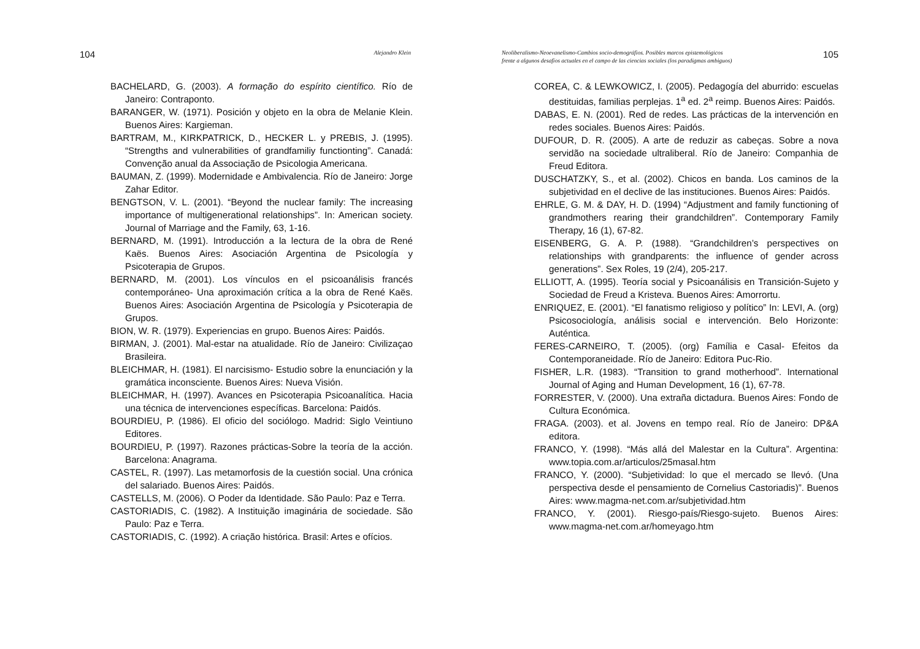104 Alejandro Klein
BACHELARD, G. (2003). A formação do espírito científico. Río de Janeiro: Contraponto.
BARANGER, W. (1971). Posición y objeto en la obra de Melanie Klein. Buenos Aires: Kargieman.
BARTRAM, M., KIRKPATRICK, D., HECKER L. y PREBIS, J. (1995). “Strengths and vulnerabilities of grandfamiliy functionting”. Canadá: Convenção anual da Associação de Psicologia Americana.
BAUMAN, Z. (1999). Modernidade e Ambivalencia. Río de Janeiro: Jorge Zahar Editor.
BENGTSON, V. L. (2001). “Beyond the nuclear family: The increasing importance of multigenerational relationships”. In: American society. Journal of Marriage and the Family, 63, 1-16.
BERNARD, M. (1991). Introducción a la lectura de la obra de René Kaës. Buenos Aires: Asociación Argentina de Psicología y Psicoterapia de Grupos.
BERNARD, M. (2001). Los vínculos en el psicoanálisis francés contemporáneo- Una aproximación crítica a la obra de René Kaës. Buenos Aires: Asociación Argentina de Psicología y Psicoterapia de Grupos.
BION, W. R. (1979). Experiencias en grupo. Buenos Aires: Paidós.
BIRMAN, J. (2001). Mal-estar na atualidade. Río de Janeiro: Civilizaçao Brasileira.
BLEICHMAR, H. (1981). El narcisismo- Estudio sobre la enunciación y la gramática inconsciente. Buenos Aires: Nueva Visión.
BLEICHMAR, H. (1997). Avances en Psicoterapia Psicoanalítica. Hacia una técnica de intervenciones específicas. Barcelona: Paidós.
BOURDIEU, P. (1986). El oficio del sociólogo. Madrid: Siglo Veintiuno Editores.
BOURDIEU, P. (1997). Razones prácticas-Sobre la teoría de la acción. Barcelona: Anagrama.
CASTEL, R. (1997). Las metamorfosis de la cuestión social. Una crónica del salariado. Buenos Aires: Paidós.
CASTELLS, M. (2006). O Poder da Identidade. São Paulo: Paz e Terra.
CASTORIADIS, C. (1982). A Instituição imaginária de sociedade. São Paulo: Paz e Terra.
CASTORIADIS, C. (1992). A criação histórica. Brasil: Artes e ofícios.
Neoliberalismo-Neoevanelismo-Cambios socio-demográfios. Posibles marcos epistemológicos
frente a algunos desafíos actuales en el campo de las ciencias sociales (los paradigmas ambiguos) 105
COREA, C. & LEWKOWICZ, I. (2005). Pedagogía del aburrido: escuelas destituidas, familias perplejas. 1<sup>a</sup> ed. 2<sup>a</sup> reimp. Buenos Aires: Paidós.
DABAS, E. N. (2001). Red de redes. Las prácticas de la intervención en redes sociales. Buenos Aires: Paidós.
DUFOUR, D. R. (2005). A arte de reduzir as cabeças. Sobre a nova servidão na sociedade ultraliberal. Río de Janeiro: Companhia de Freud Editora.
DUSCHATZKY, S., et al. (2002). Chicos en banda. Los caminos de la subjetividad en el declive de las instituciones. Buenos Aires: Paidós.
EHRLE, G. M. & DAY, H. D. (1994) “Adjustment and family functioning of grandmothers rearing their grandchildren”. Contemporary Family Therapy, 16 (1), 67-82.
EISENBERG, G. A. P. (1988). “Grandchildren’s perspectives on relationships with grandparents: the influence of gender across generations”. Sex Roles, 19 (2/4), 205-217.
ELLIOTT, A. (1995). Teoría social y Psicoanálisis en Transición-Sujeto y Sociedad de Freud a Kristeva. Buenos Aires: Amorrortu.
ENRIQUEZ, E. (2001). “El fanatismo religioso y político” In: LEVI, A. (org) Psicosociología, análisis social e intervención. Belo Horizonte: Auténtica.
FERES-CARNEIRO, T. (2005). (org) Família e Casal- Efeitos da Contemporaneidade. Río de Janeiro: Editora Puc-Rio.
FISHER, L.R. (1983). “Transition to grand motherhood”. International Journal of Aging and Human Development, 16 (1), 67-78.
FORRESTER, V. (2000). Una extraña dictadura. Buenos Aires: Fondo de Cultura Económica.
FRAGA. (2003). et al. Jovens en tempo real. Río de Janeiro: DP&A editora.
FRANCO, Y. (1998). “Más allá del Malestar en la Cultura”. Argentina: www.topia.com.ar/articulos/25masal.htm
FRANCO, Y. (2000). “Subjetividad: lo que el mercado se llevó. (Una perspectiva desde el pensamiento de Cornelius Castoriadis)”. Buenos Aires: www.magma-net.com.ar/subjetividad.htm
FRANCO, Y. (2001). Riesgo-país/Riesgo-sujeto. Buenos Aires: www.magma-net.com.ar/homeyago.htm